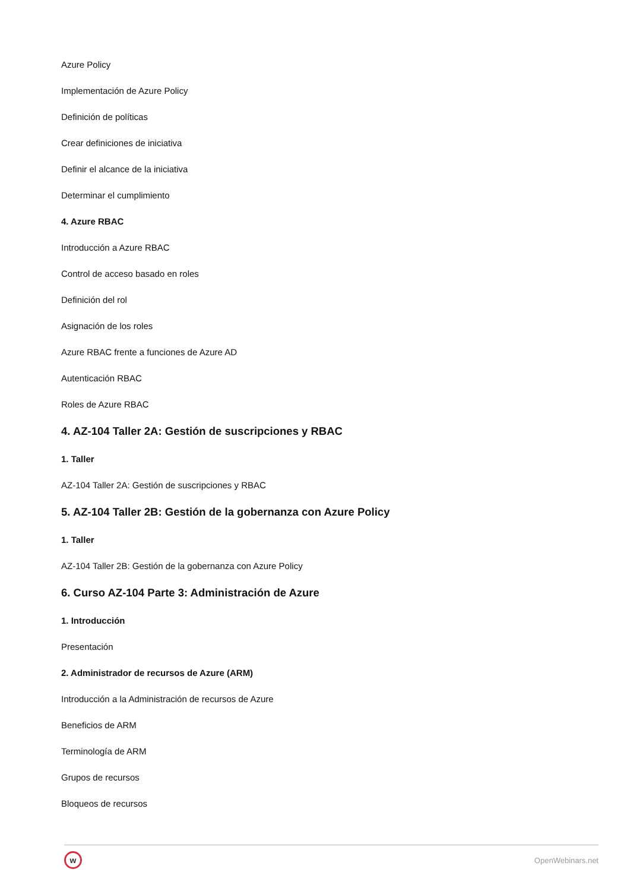Azure Policy
Implementación de Azure Policy
Definición de políticas
Crear definiciones de iniciativa
Definir el alcance de la iniciativa
Determinar el cumplimiento
4. Azure RBAC
Introducción a Azure RBAC
Control de acceso basado en roles
Definición del rol
Asignación de los roles
Azure RBAC frente a funciones de Azure AD
Autenticación RBAC
Roles de Azure RBAC
4. AZ-104 Taller 2A: Gestión de suscripciones y RBAC
1. Taller
AZ-104 Taller 2A: Gestión de suscripciones y RBAC
5. AZ-104 Taller 2B: Gestión de la gobernanza con Azure Policy
1. Taller
AZ-104 Taller 2B: Gestión de la gobernanza con Azure Policy
6. Curso AZ-104 Parte 3: Administración de Azure
1. Introducción
Presentación
2. Administrador de recursos de Azure (ARM)
Introducción a la Administración de recursos de Azure
Beneficios de ARM
Terminología de ARM
Grupos de recursos
Bloqueos de recursos
w
OpenWebinars.net